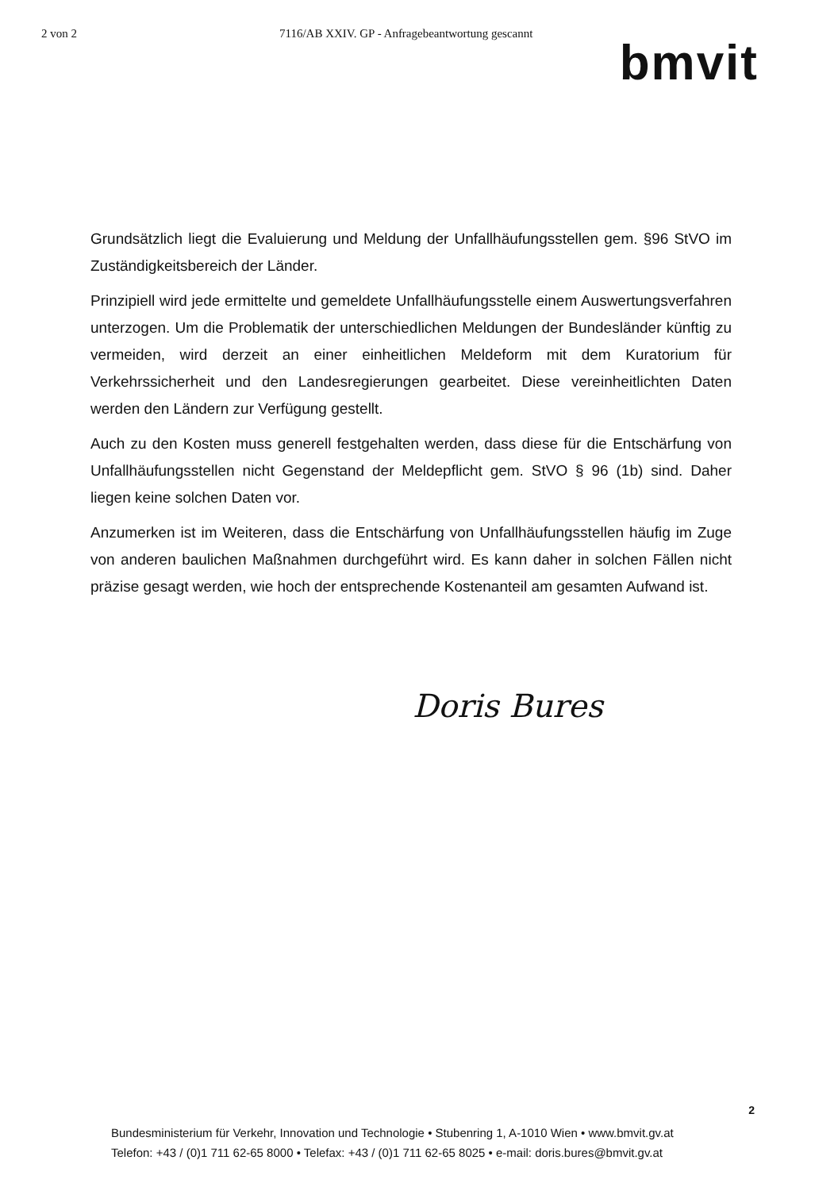2 von 2 7116/AB XXIV. GP - Anfragebeantwortung gescannt
bmvit
Grundsätzlich liegt die Evaluierung und Meldung der Unfallhäufungsstellen gem. §96 StVO im Zuständigkeitsbereich der Länder.
Prinzipiell wird jede ermittelte und gemeldete Unfallhäufungsstelle einem Auswertungsverfahren unterzogen. Um die Problematik der unterschiedlichen Meldungen der Bundesländer künftig zu vermeiden, wird derzeit an einer einheitlichen Meldeform mit dem Kuratorium für Verkehrssicherheit und den Landesregierungen gearbeitet. Diese vereinheitlichten Daten werden den Ländern zur Verfügung gestellt.
Auch zu den Kosten muss generell festgehalten werden, dass diese für die Entschärfung von Unfallhäufungsstellen nicht Gegenstand der Meldepflicht gem. StVO § 96 (1b) sind. Daher liegen keine solchen Daten vor.
Anzumerken ist im Weiteren, dass die Entschärfung von Unfallhäufungsstellen häufig im Zuge von anderen baulichen Maßnahmen durchgeführt wird. Es kann daher in solchen Fällen nicht präzise gesagt werden, wie hoch der entsprechende Kostenanteil am gesamten Aufwand ist.
Doris Bures
2
Bundesministerium für Verkehr, Innovation und Technologie • Stubenring 1, A-1010 Wien • www.bmvit.gv.at
Telefon: +43 / (0)1 711 62-65 8000 • Telefax: +43 / (0)1 711 62-65 8025 • e-mail: doris.bures@bmvit.gv.at